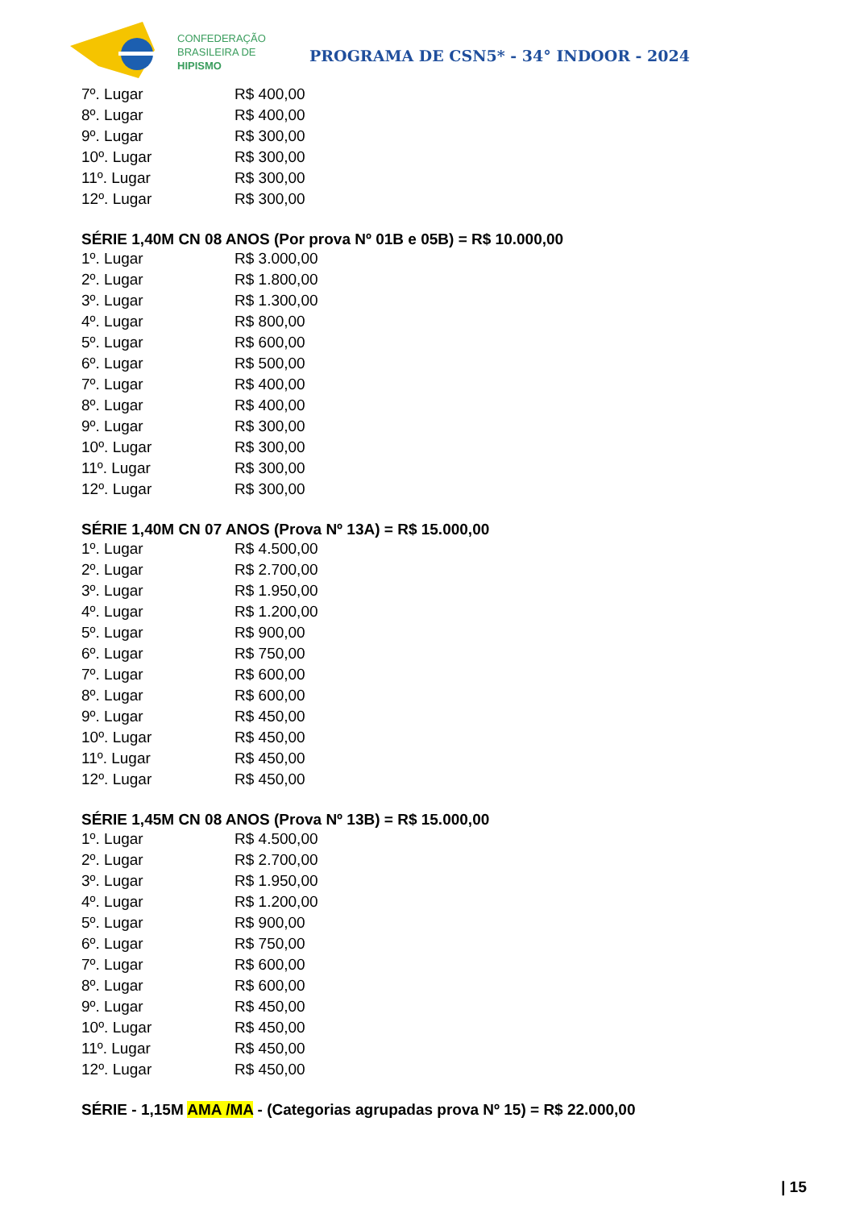CONFEDERAÇÃO
BRASILEIRA DE
HIPISMO
PROGRAMA DE CSN5* - 34° INDOOR - 2024
| 7º. Lugar | R$ 400,00 |
| 8º. Lugar | R$ 400,00 |
| 9º. Lugar | R$ 300,00 |
| 10º. Lugar | R$ 300,00 |
| 11º. Lugar | R$ 300,00 |
| 12º. Lugar | R$ 300,00 |
SÉRIE 1,40M CN 08 ANOS (Por prova Nº 01B e 05B) = R$ 10.000,00
| 1º. Lugar | R$ 3.000,00 |
| 2º. Lugar | R$ 1.800,00 |
| 3º. Lugar | R$ 1.300,00 |
| 4º. Lugar | R$ 800,00 |
| 5º. Lugar | R$ 600,00 |
| 6º. Lugar | R$ 500,00 |
| 7º. Lugar | R$ 400,00 |
| 8º. Lugar | R$ 400,00 |
| 9º. Lugar | R$ 300,00 |
| 10º. Lugar | R$ 300,00 |
| 11º. Lugar | R$ 300,00 |
| 12º. Lugar | R$ 300,00 |
SÉRIE 1,40M CN 07 ANOS (Prova Nº 13A) = R$ 15.000,00
| 1º. Lugar | R$ 4.500,00 |
| 2º. Lugar | R$ 2.700,00 |
| 3º. Lugar | R$ 1.950,00 |
| 4º. Lugar | R$ 1.200,00 |
| 5º. Lugar | R$ 900,00 |
| 6º. Lugar | R$ 750,00 |
| 7º. Lugar | R$ 600,00 |
| 8º. Lugar | R$ 600,00 |
| 9º. Lugar | R$ 450,00 |
| 10º. Lugar | R$ 450,00 |
| 11º. Lugar | R$ 450,00 |
| 12º. Lugar | R$ 450,00 |
SÉRIE 1,45M CN 08 ANOS (Prova Nº 13B) = R$ 15.000,00
| 1º. Lugar | R$ 4.500,00 |
| 2º. Lugar | R$ 2.700,00 |
| 3º. Lugar | R$ 1.950,00 |
| 4º. Lugar | R$ 1.200,00 |
| 5º. Lugar | R$ 900,00 |
| 6º. Lugar | R$ 750,00 |
| 7º. Lugar | R$ 600,00 |
| 8º. Lugar | R$ 600,00 |
| 9º. Lugar | R$ 450,00 |
| 10º. Lugar | R$ 450,00 |
| 11º. Lugar | R$ 450,00 |
| 12º. Lugar | R$ 450,00 |
SÉRIE - 1,15M AMA /MA - (Categorias agrupadas prova Nº 15) = R$ 22.000,00
| 15